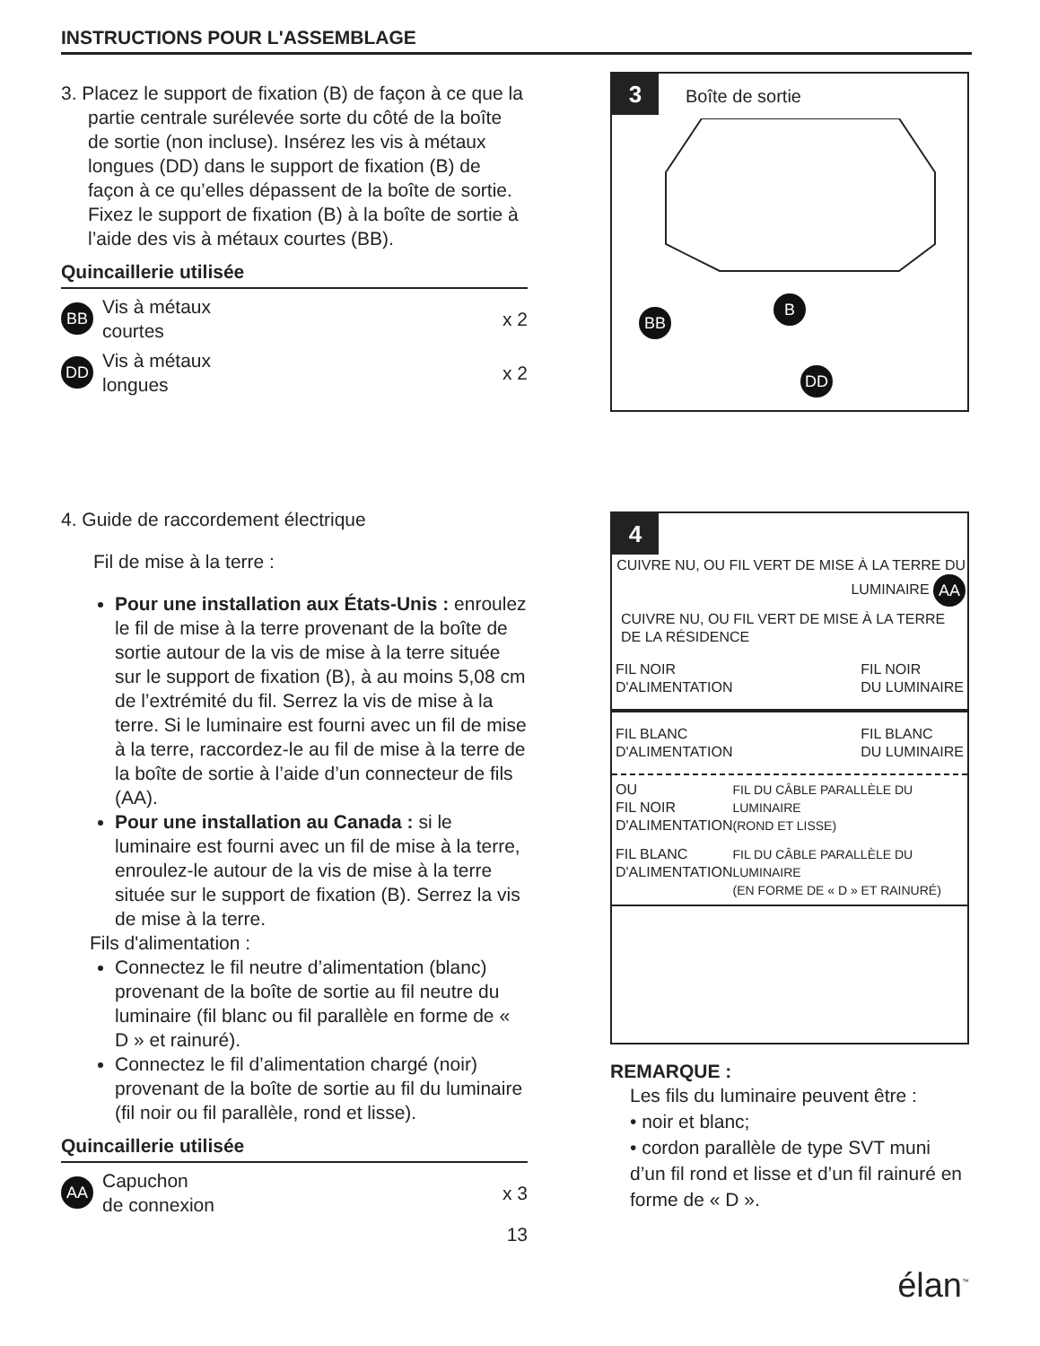INSTRUCTIONS POUR L'ASSEMBLAGE
3. Placez le support de fixation (B) de façon à ce que la partie centrale surélevée sorte du côté de la boîte de sortie (non incluse). Insérez les vis à métaux longues (DD) dans le support de fixation (B) de façon à ce qu’elles dépassent de la boîte de sortie. Fixez le support de fixation (B) à la boîte de sortie à l’aide des vis à métaux courtes (BB).
Quincaillerie utilisée
BB Vis à métaux
courtes x 2
DD Vis à métaux
longues x 2
3
Boîte de sortie
BB
B
DD
4. Guide de raccordement électrique
Fil de mise à la terre :
Pour une installation aux États-Unis : enroulez le fil de mise à la terre provenant de la boîte de sortie autour de la vis de mise à la terre située sur le support de fixation (B), à au moins 5,08 cm de l’extrémité du fil. Serrez la vis de mise à la terre. Si le luminaire est fourni avec un fil de mise à la terre, raccordez-le au fil de mise à la terre de la boîte de sortie à l’aide d’un connecteur de fils (AA).
Pour une installation au Canada : si le luminaire est fourni avec un fil de mise à la terre, enroulez-le autour de la vis de mise à la terre située sur le support de fixation (B). Serrez la vis de mise à la terre.
Fils d'alimentation :
Connectez le fil neutre d’alimentation (blanc) provenant de la boîte de sortie au fil neutre du luminaire (fil blanc ou fil parallèle en forme de « D » et rainuré).
Connectez le fil d’alimentation chargé (noir) provenant de la boîte de sortie au fil du luminaire (fil noir ou fil parallèle, rond et lisse).
Quincaillerie utilisée
AA Capuchon
de connexion x 3
13
4
CUIVRE NU, OU FIL VERT DE MISE À LA TERRE DU LUMINAIRE AA
CUIVRE NU, OU FIL VERT DE MISE À LA TERRE DE LA RÉSIDENCE
FIL NOIR
D'ALIMENTATION FIL NOIR
DU LUMINAIRE
FIL BLANC
D'ALIMENTATION FIL BLANC
DU LUMINAIRE
OU
FIL NOIR
D'ALIMENTATION FIL DU CÂBLE PARALLÈLE DU LUMINAIRE
(ROND ET LISSE)
FIL BLANC
D'ALIMENTATION FIL DU CÂBLE PARALLÈLE DU LUMINAIRE
(EN FORME DE « D » ET RAINURÉ)
REMARQUE :
Les fils du luminaire peuvent être :
• noir et blanc;
• cordon parallèle de type SVT muni d’un fil rond et lisse et d’un fil rainuré en forme de « D ».
élan<sup>™</sup>